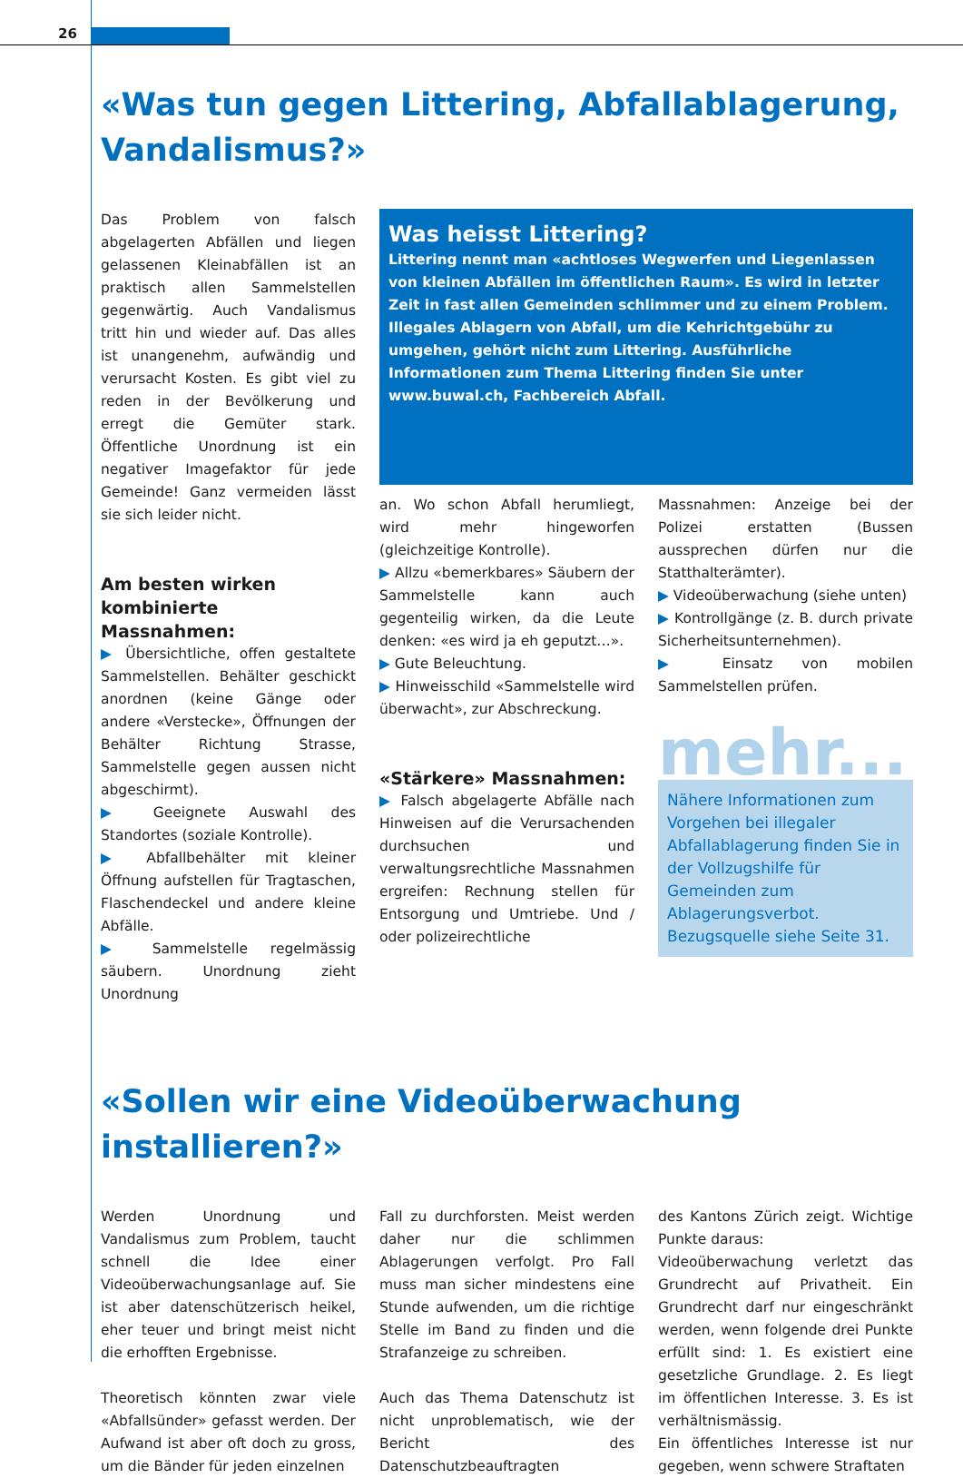26
«Was tun gegen Littering, Abfallablagerung, Vandalismus?»
Das Problem von falsch abgelagerten Abfällen und liegen gelassenen Kleinabfällen ist an praktisch allen Sammelstellen gegenwärtig. Auch Vandalismus tritt hin und wieder auf. Das alles ist unangenehm, aufwändig und verursacht Kosten. Es gibt viel zu reden in der Bevölkerung und erregt die Gemüter stark. Öffentliche Unordnung ist ein negativer Imagefaktor für jede Gemeinde! Ganz vermeiden lässt sie sich leider nicht.
Am besten wirken kombinierte Massnahmen:
▶ Übersichtliche, offen gestaltete Sammelstellen. Behälter geschickt anordnen (keine Gänge oder andere «Verstecke», Öffnungen der Behälter Richtung Strasse, Sammelstelle gegen aussen nicht abgeschirmt).
▶ Geeignete Auswahl des Standortes (soziale Kontrolle).
▶ Abfallbehälter mit kleiner Öffnung aufstellen für Tragtaschen, Flaschendeckel und andere kleine Abfälle.
▶ Sammelstelle regelmässig säubern. Unordnung zieht Unordnung
Was heisst Littering?
Littering nennt man «achtloses Wegwerfen und Liegenlassen von kleinen Abfällen im öffentlichen Raum». Es wird in letzter Zeit in fast allen Gemeinden schlimmer und zu einem Problem. Illegales Ablagern von Abfall, um die Kehrichtgebühr zu umgehen, gehört nicht zum Littering. Ausführliche Informationen zum Thema Littering finden Sie unter www.buwal.ch, Fachbereich Abfall.
an. Wo schon Abfall herumliegt, wird mehr hingeworfen (gleichzeitige Kontrolle).
▶ Allzu «bemerkbares» Säubern der Sammelstelle kann auch gegenteilig wirken, da die Leute denken: «es wird ja eh geputzt…».
▶ Gute Beleuchtung.
▶ Hinweisschild «Sammelstelle wird überwacht», zur Abschreckung.
«Stärkere» Massnahmen:
▶ Falsch abgelagerte Abfälle nach Hinweisen auf die Verursachenden durchsuchen und verwaltungsrechtliche Massnahmen ergreifen: Rechnung stellen für Entsorgung und Umtriebe. Und / oder polizeirechtliche
Massnahmen: Anzeige bei der Polizei erstatten (Bussen aussprechen dürfen nur die Statthalterämter).
▶ Videoüberwachung (siehe unten)
▶ Kontrollgänge (z. B. durch private Sicherheitsunternehmen).
▶ Einsatz von mobilen Sammelstellen prüfen.
mehr...
Nähere Informationen zum Vorgehen bei illegaler Abfallablagerung finden Sie in der Vollzugshilfe für Gemeinden zum Ablagerungsverbot. Bezugsquelle siehe Seite 31.
«Sollen wir eine Videoüberwachung installieren?»
Werden Unordnung und Vandalismus zum Problem, taucht schnell die Idee einer Videoüberwachungsanlage auf. Sie ist aber datenschützerisch heikel, eher teuer und bringt meist nicht die erhofften Ergebnisse.
Theoretisch könnten zwar viele «Abfallsünder» gefasst werden. Der Aufwand ist aber oft doch zu gross, um die Bänder für jeden einzelnen
Fall zu durchforsten. Meist werden daher nur die schlimmen Ablagerungen verfolgt. Pro Fall muss man sicher mindestens eine Stunde aufwenden, um die richtige Stelle im Band zu finden und die Strafanzeige zu schreiben.
Auch das Thema Datenschutz ist nicht unproblematisch, wie der Bericht des Datenschutzbeauftragten
des Kantons Zürich zeigt. Wichtige Punkte daraus:
Videoüberwachung verletzt das Grundrecht auf Privatheit. Ein Grundrecht darf nur eingeschränkt werden, wenn folgende drei Punkte erfüllt sind: 1. Es existiert eine gesetzliche Grundlage. 2. Es liegt im öffentlichen Interesse. 3. Es ist verhältnismässig.
Ein öffentliches Interesse ist nur gegeben, wenn schwere Straftaten